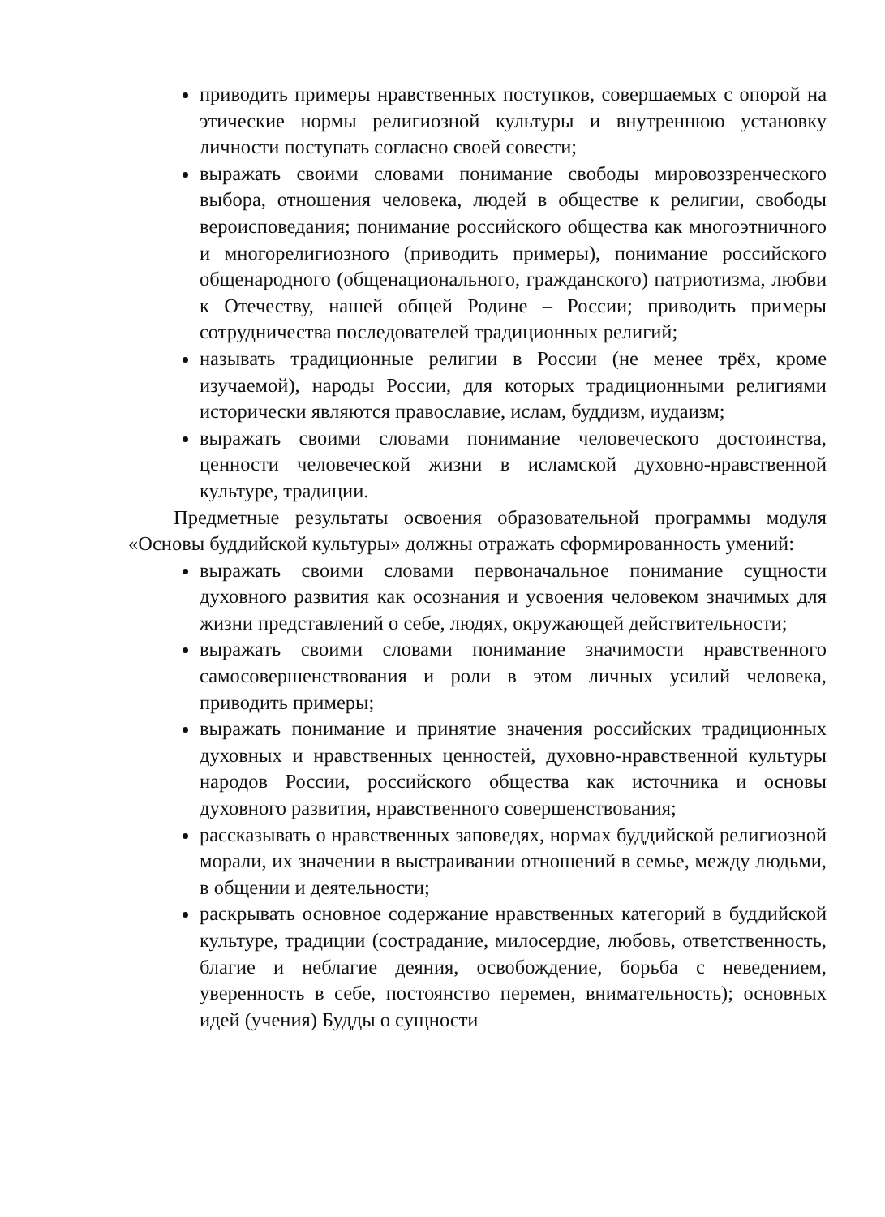приводить примеры нравственных поступков, совершаемых с опорой на этические нормы религиозной культуры и внутреннюю установку личности поступать согласно своей совести;
выражать своими словами понимание свободы мировоззренческого выбора, отношения человека, людей в обществе к религии, свободы вероисповедания; понимание российского общества как многоэтничного и многорелигиозного (приводить примеры), понимание российского общенародного (общенационального, гражданского) патриотизма, любви к Отечеству, нашей общей Родине – России; приводить примеры сотрудничества последователей традиционных религий;
называть традиционные религии в России (не менее трёх, кроме изучаемой), народы России, для которых традиционными религиями исторически являются православие, ислам, буддизм, иудаизм;
выражать своими словами понимание человеческого достоинства, ценности человеческой жизни в исламской духовно-нравственной культуре, традиции.
Предметные результаты освоения образовательной программы модуля «Основы буддийской культуры» должны отражать сформированность умений:
выражать своими словами первоначальное понимание сущности духовного развития как осознания и усвоения человеком значимых для жизни представлений о себе, людях, окружающей действительности;
выражать своими словами понимание значимости нравственного самосовершенствования и роли в этом личных усилий человека, приводить примеры;
выражать понимание и принятие значения российских традиционных духовных и нравственных ценностей, духовно-нравственной культуры народов России, российского общества как источника и основы духовного развития, нравственного совершенствования;
рассказывать о нравственных заповедях, нормах буддийской религиозной морали, их значении в выстраивании отношений в семье, между людьми, в общении и деятельности;
раскрывать основное содержание нравственных категорий в буддийской культуре, традиции (сострадание, милосердие, любовь, ответственность, благие и неблагие деяния, освобождение, борьба с неведением, уверенность в себе, постоянство перемен, внимательность); основных идей (учения) Будды о сущности